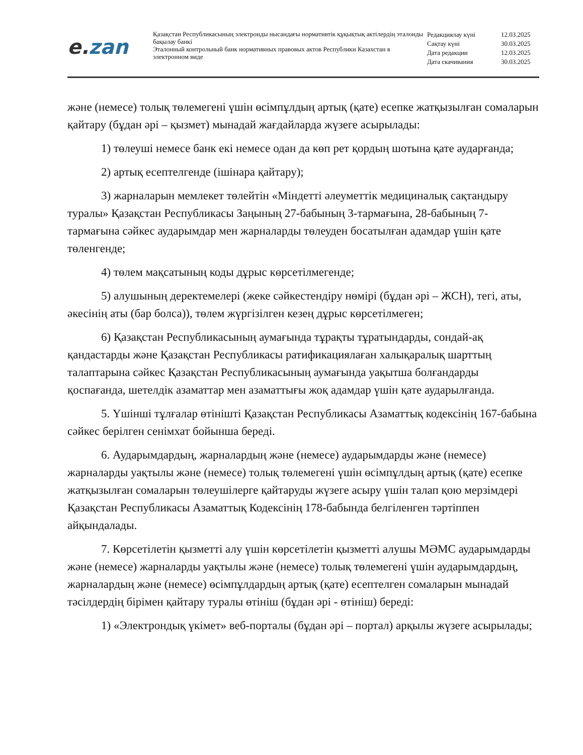e. zan
Қазақстан Республикасының электронды нысандағы нормативтік құқықтық актілердің эталонды бақылау банкі
Эталонный контрольный банк нормативных правовых актов Республики Казахстан в электронном виде
Редакциялау күні 12.03.2025
Сақтау күні 30.03.2025
Дата редакции 12.03.2025
Дата скачивания 30.03.2025
және (немесе) толық төлемегені үшін өсімпұлдың артық (қате) есепке жатқызылған сомаларын қайтару (бұдан әрі – қызмет) мынадай жағдайларда жүзеге асырылады:
1) төлеуші немесе банк екі немесе одан да көп рет қордың шотына қате аударғанда;
2) артық есептелгенде (ішінара қайтару);
3) жарналарын мемлекет төлейтін «Міндетті әлеуметтік медициналық сақтандыру туралы» Қазақстан Республикасы Заңының 27-бабының 3-тармағына, 28-бабының 7-тармағына сәйкес аударымдар мен жарналарды төлеуден босатылған адамдар үшін қате төленгенде;
4) төлем мақсатының коды дұрыс көрсетілмегенде;
5) алушының деректемелері (жеке сәйкестендіру нөмірі (бұдан әрі – ЖСН), тегі, аты, әкесінің аты (бар болса)), төлем жүргізілген кезең дұрыс көрсетілмеген;
6) Қазақстан Республикасының аумағында тұрақты тұратындарды, сондай-ақ қандастарды және Қазақстан Республикасы ратификациялаған халықаралық шарттың талаптарына сәйкес Қазақстан Республикасының аумағында уақытша болғандарды қоспағанда, шетелдік азаматтар мен азаматтығы жоқ адамдар үшін қате аударылғанда.
5. Үшінші тұлғалар өтінішті Қазақстан Республикасы Азаматтық кодексінің 167-бабына сәйкес берілген сенімхат бойынша береді.
6. Аударымдардың, жарналардың және (немесе) аударымдарды және (немесе) жарналарды уақтылы және (немесе) толық төлемегені үшін өсімпұлдың артық (қате) есепке жатқызылған сомаларын төлеушілерге қайтаруды жүзеге асыру үшін талап қою мерзімдері Қазақстан Республикасы Азаматтық Кодексінің 178-бабында белгіленген тәртіппен айқындалады.
7. Көрсетілетін қызметті алу үшін көрсетілетін қызметті алушы МӘМС аударымдарды және (немесе) жарналарды уақтылы және (немесе) толық төлемегені үшін аударымдардың, жарналардың және (немесе) өсімпұлдардың артық (қате) есептелген сомаларын мынадай тәсілдердің бірімен қайтару туралы өтініш (бұдан әрі - өтініш) береді:
1) «Электрондық үкімет» веб-порталы (бұдан әрі – портал) арқылы жүзеге асырылады;